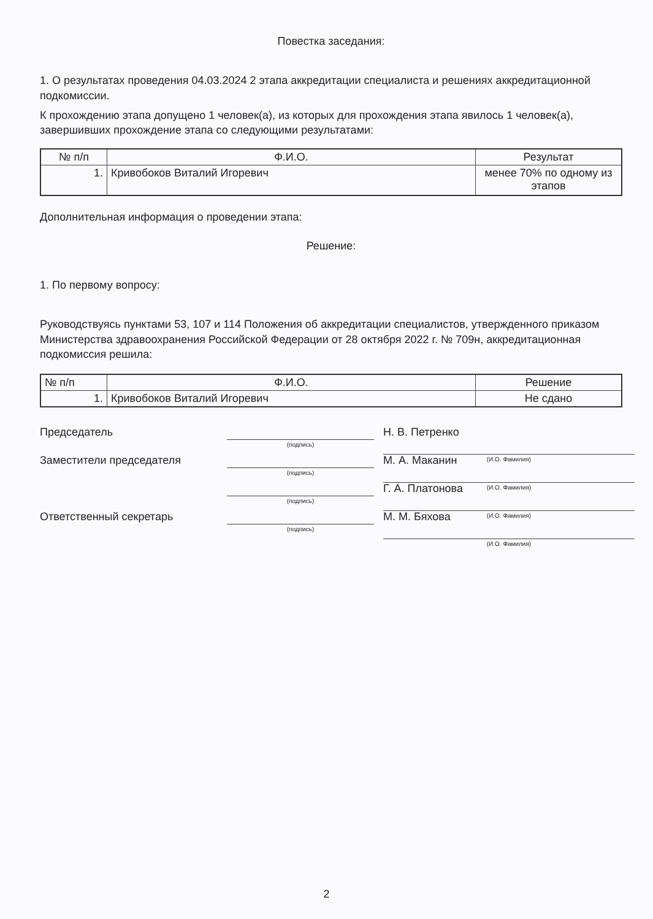Повестка заседания:
1. О результатах проведения 04.03.2024 2 этапа аккредитации специалиста и решениях аккредитационной подкомиссии.
К прохождению этапа допущено 1 человек(а), из которых для прохождения этапа явилось 1 человек(а), завершивших прохождение этапа со следующими результатами:
| № п/п | Ф.И.О. | Результат |
| --- | --- | --- |
| 1. | Кривобоков Виталий Игоревич | менее 70% по одному из этапов |
Дополнительная информация о проведении этапа:
Решение:
1. По первому вопросу:
Руководствуясь пунктами 53, 107 и 114 Положения об аккредитации специалистов, утвержденного приказом Министерства здравоохранения Российской Федерации от 28 октября 2022 г. № 709н, аккредитационная подкомиссия решила:
| № п/п | Ф.И.О. | Решение |
| --- | --- | --- |
| 1. | Кривобоков Виталий Игоревич | Не сдано |
Председатель
(подпись)
Н. В. Петренко
(И.О. Фамилия)
Заместители председателя
(подпись)
М. А. Маканин
(И.О. Фамилия)
(подпись)
Г. А. Платонова
(И.О. Фамилия)
Ответственный секретарь
(подпись)
М. М. Бяхова
(И.О. Фамилия)
2